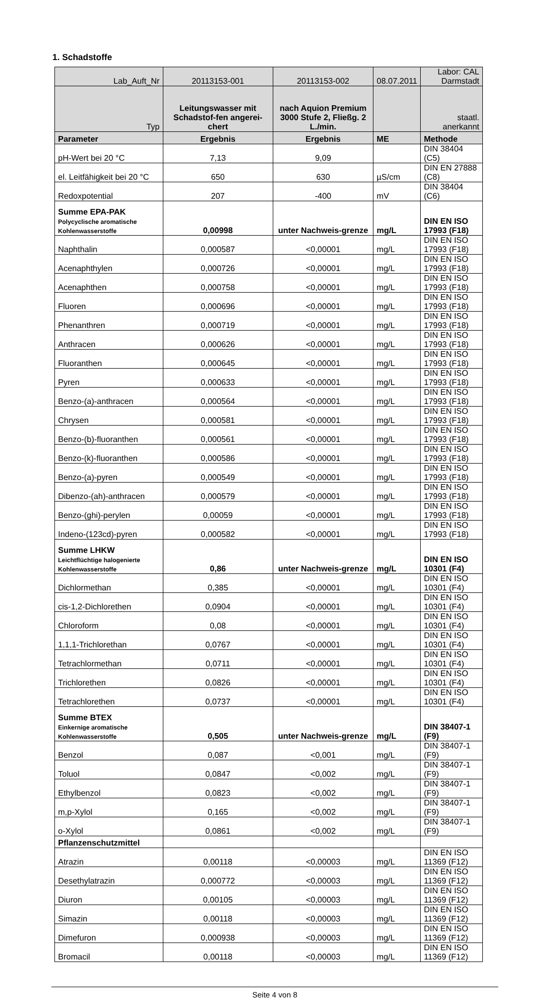1. Schadstoffe
| Lab_Auft_Nr | 20113153-001 | 20113153-002 | 08.07.2011 | Labor: CAL Darmstadt |
| Typ | Leitungswasser mit Schadstof-fen angerei-chert | nach Aquion Premium 3000 Stufe 2, Fließg. 2 L./min. | | staatl. anerkannt |
| Parameter | Ergebnis | Ergebnis | ME | Methode |
| pH-Wert bei 20 °C | 7,13 | 9,09 | | DIN 38404 (C5) |
| el. Leitfähigkeit bei 20 °C | 650 | 630 | µS/cm | DIN EN 27888 (C8) |
| Redoxpotential | 207 | -400 | mV | DIN 38404 (C6) |
| Summe EPA-PAK Polycyclische aromatische Kohlenwasserstoffe | 0,00998 | unter Nachweis-grenze | mg/L | DIN EN ISO 17993 (F18) |
| Naphthalin | 0,000587 | <0,00001 | mg/L | DIN EN ISO 17993 (F18) |
| Acenaphthylen | 0,000726 | <0,00001 | mg/L | DIN EN ISO 17993 (F18) |
| Acenaphthen | 0,000758 | <0,00001 | mg/L | DIN EN ISO 17993 (F18) |
| Fluoren | 0,000696 | <0,00001 | mg/L | DIN EN ISO 17993 (F18) |
| Phenanthren | 0,000719 | <0,00001 | mg/L | DIN EN ISO 17993 (F18) |
| Anthracen | 0,000626 | <0,00001 | mg/L | DIN EN ISO 17993 (F18) |
| Fluoranthen | 0,000645 | <0,00001 | mg/L | DIN EN ISO 17993 (F18) |
| Pyren | 0,000633 | <0,00001 | mg/L | DIN EN ISO 17993 (F18) |
| Benzo-(a)-anthracen | 0,000564 | <0,00001 | mg/L | DIN EN ISO 17993 (F18) |
| Chrysen | 0,000581 | <0,00001 | mg/L | DIN EN ISO 17993 (F18) |
| Benzo-(b)-fluoranthen | 0,000561 | <0,00001 | mg/L | DIN EN ISO 17993 (F18) |
| Benzo-(k)-fluoranthen | 0,000586 | <0,00001 | mg/L | DIN EN ISO 17993 (F18) |
| Benzo-(a)-pyren | 0,000549 | <0,00001 | mg/L | DIN EN ISO 17993 (F18) |
| Dibenzo-(ah)-anthracen | 0,000579 | <0,00001 | mg/L | DIN EN ISO 17993 (F18) |
| Benzo-(ghi)-perylen | 0,00059 | <0,00001 | mg/L | DIN EN ISO 17993 (F18) |
| Indeno-(123cd)-pyren | 0,000582 | <0,00001 | mg/L | DIN EN ISO 17993 (F18) |
| Summe LHKW Leichtflüchtige halogenierte Kohlenwasserstoffe | 0,86 | unter Nachweis-grenze | mg/L | DIN EN ISO 10301 (F4) |
| Dichlormethan | 0,385 | <0,00001 | mg/L | DIN EN ISO 10301 (F4) |
| cis-1,2-Dichlorethen | 0,0904 | <0,00001 | mg/L | DIN EN ISO 10301 (F4) |
| Chloroform | 0,08 | <0,00001 | mg/L | DIN EN ISO 10301 (F4) |
| 1,1,1-Trichlorethan | 0,0767 | <0,00001 | mg/L | DIN EN ISO 10301 (F4) |
| Tetrachlormethan | 0,0711 | <0,00001 | mg/L | DIN EN ISO 10301 (F4) |
| Trichlorethen | 0,0826 | <0,00001 | mg/L | DIN EN ISO 10301 (F4) |
| Tetrachlorethen | 0,0737 | <0,00001 | mg/L | DIN EN ISO 10301 (F4) |
| Summe BTEX Einkernige aromatische Kohlenwasserstoffe | 0,505 | unter Nachweis-grenze | mg/L | DIN 38407-1 (F9) |
| Benzol | 0,087 | <0,001 | mg/L | DIN 38407-1 (F9) |
| Toluol | 0,0847 | <0,002 | mg/L | DIN 38407-1 (F9) |
| Ethylbenzol | 0,0823 | <0,002 | mg/L | DIN 38407-1 (F9) |
| m,p-Xylol | 0,165 | <0,002 | mg/L | DIN 38407-1 (F9) |
| o-Xylol | 0,0861 | <0,002 | mg/L | DIN 38407-1 (F9) |
| Pflanzenschutzmittel | | | | |
| Atrazin | 0,00118 | <0,00003 | mg/L | DIN EN ISO 11369 (F12) |
| Desethylatrazin | 0,000772 | <0,00003 | mg/L | DIN EN ISO 11369 (F12) |
| Diuron | 0,00105 | <0,00003 | mg/L | DIN EN ISO 11369 (F12) |
| Simazin | 0,00118 | <0,00003 | mg/L | DIN EN ISO 11369 (F12) |
| Dimefuron | 0,000938 | <0,00003 | mg/L | DIN EN ISO 11369 (F12) |
| Bromacil | 0,00118 | <0,00003 | mg/L | DIN EN ISO 11369 (F12) |
Seite 4 von 8